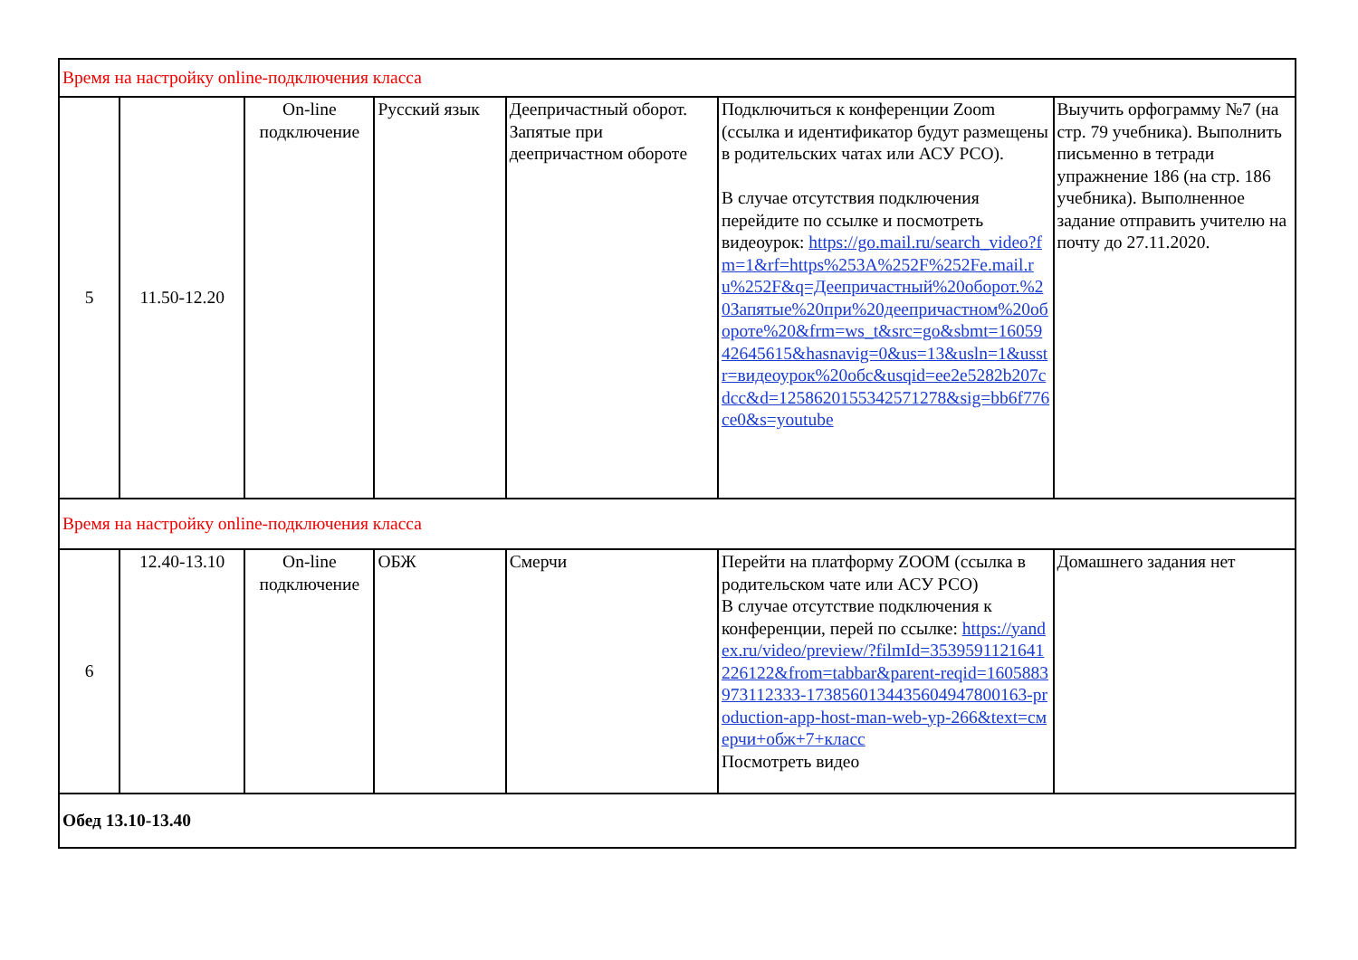| Время на настройку online-подключения класса | | | | | | |
| 5 | 11.50-12.20 | On-line подключение | Русский язык | Деепричастный оборот. Запятые при деепричастном обороте | Подключиться к конференции Zoom (ссылка и идентификатор будут размещены в родительских чатах или АСУ РСО). В случае отсутствия подключения перейдите по ссылке и посмотреть видеоурок: https://go.mail.ru/search_video?fm=1&rf=https%253A%252F%252Fe.mail.ru%252F&q=Деепричастный%20оборот.%20Запятые%20при%20деепричастном%20обороте%20&frm=ws_t&src=go&sbmt=1605942645615&hasnavig=0&us=13&usln=1&usstr=видеоурок%20обс&usqid=ee2e5282b207cdcc&d=1258620155342571278&sig=bb6f776ce0&s=youtube | Выучить орфограмму №7 (на стр. 79 учебника). Выполнить письменно в тетради упражнение 186 (на стр. 186 учебника). Выполненное задание отправить учителю на почту до 27.11.2020. |
| Время на настройку online-подключения класса | | | | | | |
| 6 | 12.40-13.10 | On-line подключение | ОБЖ | Смерчи | Перейти на платформу ZOOM (ссылка в родительском чате или АСУ РСО) В случае отсутствие подключения к конференции, перей по ссылке: https://yandex.ru/video/preview/?filmId=3539591121641226122&from=tabbar&parent-reqid=1605883973112333-1738560134435604947800163-production-app-host-man-web-yp-266&text=смерчи+обж+7+класс Посмотреть видео | Домашнего задания нет |
| Обед 13.10-13.40 | | | | | | |